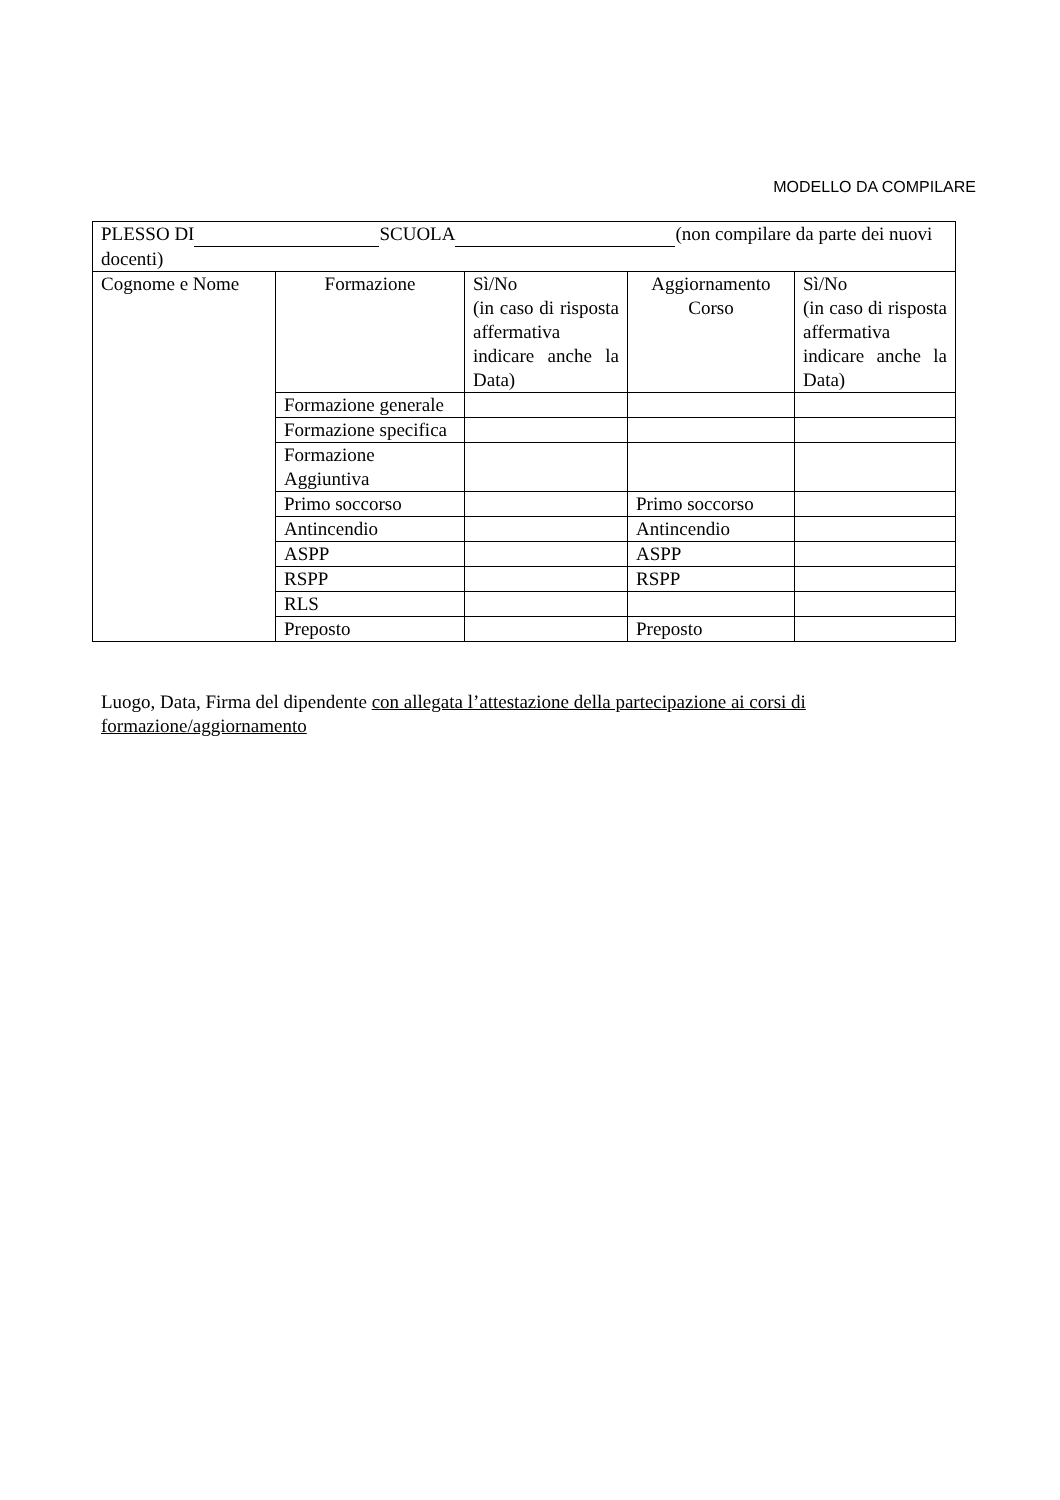MODELLO DA COMPILARE
| PLESSO DI SCUOLA (non compilare da parte dei nuovi docenti) | | | | |
| Cognome e Nome | Formazione | Sì/No (in caso di risposta affermativa indicare anche la Data) | Aggiornamento Corso | Sì/No (in caso di risposta affermativa indicare anche la Data) |
| | Formazione generale | | | |
| | Formazione specifica | | | |
| | Formazione Aggiuntiva | | | |
| | Primo soccorso | | Primo soccorso | |
| | Antincendio | | Antincendio | |
| | ASPP | | ASPP | |
| | RSPP | | RSPP | |
| | RLS | | | |
| | Preposto | | Preposto | |
Luogo, Data, Firma del dipendente con allegata l’attestazione della partecipazione ai corsi di formazione/aggiornamento